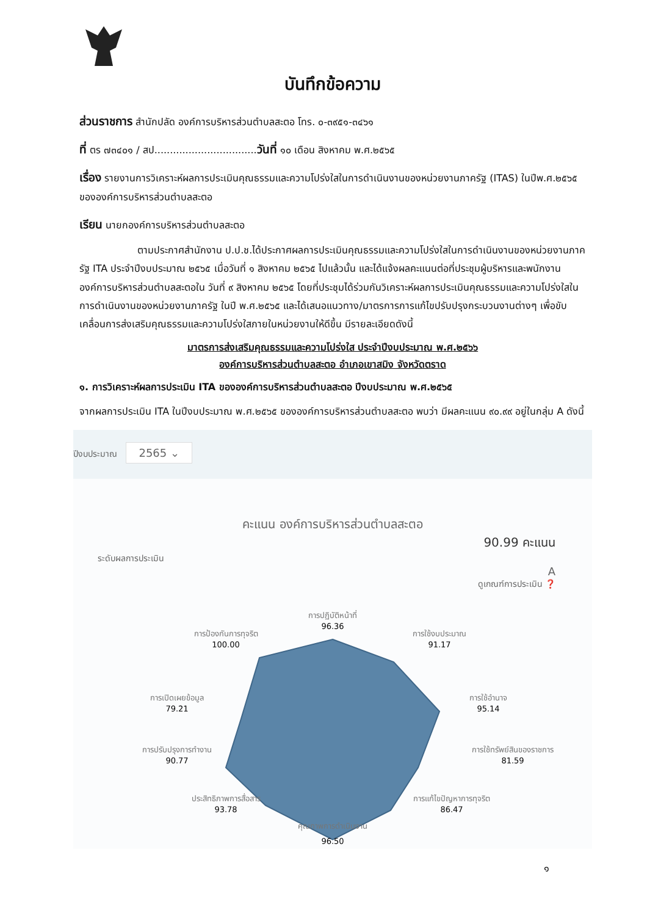บันทึกข้อความ
ส่วนราชการ สำนักปลัด องค์การบริหารส่วนตำบลสะตอ โทร. ๐-๓๙๕๑-๓๔๖๑
ที่ ตร ๗๓๔๐๑ / สป.................................วันที่ ๑๐ เดือน สิงหาคม พ.ศ.๒๕๖๕
เรื่อง รายงานการวิเคราะห์ผลการประเมินคุณธรรมและความโปร่งใสในการดำเนินงานของหน่วยงานภาครัฐ (ITAS) ในปีพ.ศ.๒๕๖๕ ขององค์การบริหารส่วนตำบลสะตอ
เรียน นายกองค์การบริหารส่วนตำบลสะตอ
ตามประกาศสำนักงาน ป.ป.ช.ได้ประกาศผลการประเมินคุณธรรมและความโปร่งใสในการดำเนินงานของหน่วยงานภาครัฐ ITA ประจำปีงบประมาณ ๒๕๖๕ เมื่อวันที่ ๑ สิงหาคม ๒๕๖๕ ไปแล้วนั้น และได้แจ้งผลคะแนนต่อที่ประชุมผู้บริหารและพนักงานองค์การบริหารส่วนตำบลสะตอใน วันที่ ๙ สิงหาคม ๒๕๖๕ โดยที่ประชุมได้ร่วมกันวิเคราะห์ผลการประเมินคุณธรรมและความโปร่งใสในการดำเนินงานของหน่วยงานภาครัฐ ในปี พ.ศ.๒๕๖๕ และได้เสนอแนวทาง/มาตรการการแก้ไขปรับปรุงกระบวนงานต่างๆ เพื่อขับเคลื่อนการส่งเสริมคุณธรรมและความโปร่งใสภายในหน่วยงานให้ดีขึ้น มีรายละเอียดดังนี้
มาตรการส่งเสริมคุณธรรมและความโปร่งใส ประจำปีงบประมาณ พ.ศ.๒๕๖๖
องค์การบริหารส่วนตำบลสะตอ อำเภอเขาสมิง จังหวัดตราด
๑. การวิเคราะห์ผลการประเมิน ITA ขององค์การบริหารส่วนตำบลสะตอ ปีงบประมาณ พ.ศ.๒๕๖๕
จากผลการประเมิน ITA ในปีงบประมาณ พ.ศ.๒๕๖๕ ขององค์การบริหารส่วนตำบลสะตอ พบว่า มีผลคะแนน ๙๐.๙๙ อยู่ในกลุ่ม A ดังนี้
ปีงบประมาณ 2565 ⌄
คะแนน องค์การบริหารส่วนตำบลสะตอ
90.99 คะแนน
ระดับผลการประเมิน
A
ดูเกณฑ์การประเมิน ❓
การปฏิบัติหน้าที่
96.36
การใช้งบประมาณ
91.17
การใช้อำนาจ
95.14
การใช้ทรัพย์สินของราชการ
81.59
การแก้ไขปัญหาการทุจริต
86.47
คุณภาพการดำเนินงาน
96.50
ประสิทธิภาพการสื่อสาร
93.78
การปรับปรุงการทำงาน
90.77
การเปิดเผยข้อมูล
79.21
การป้องกันการทุจริต
100.00
๑